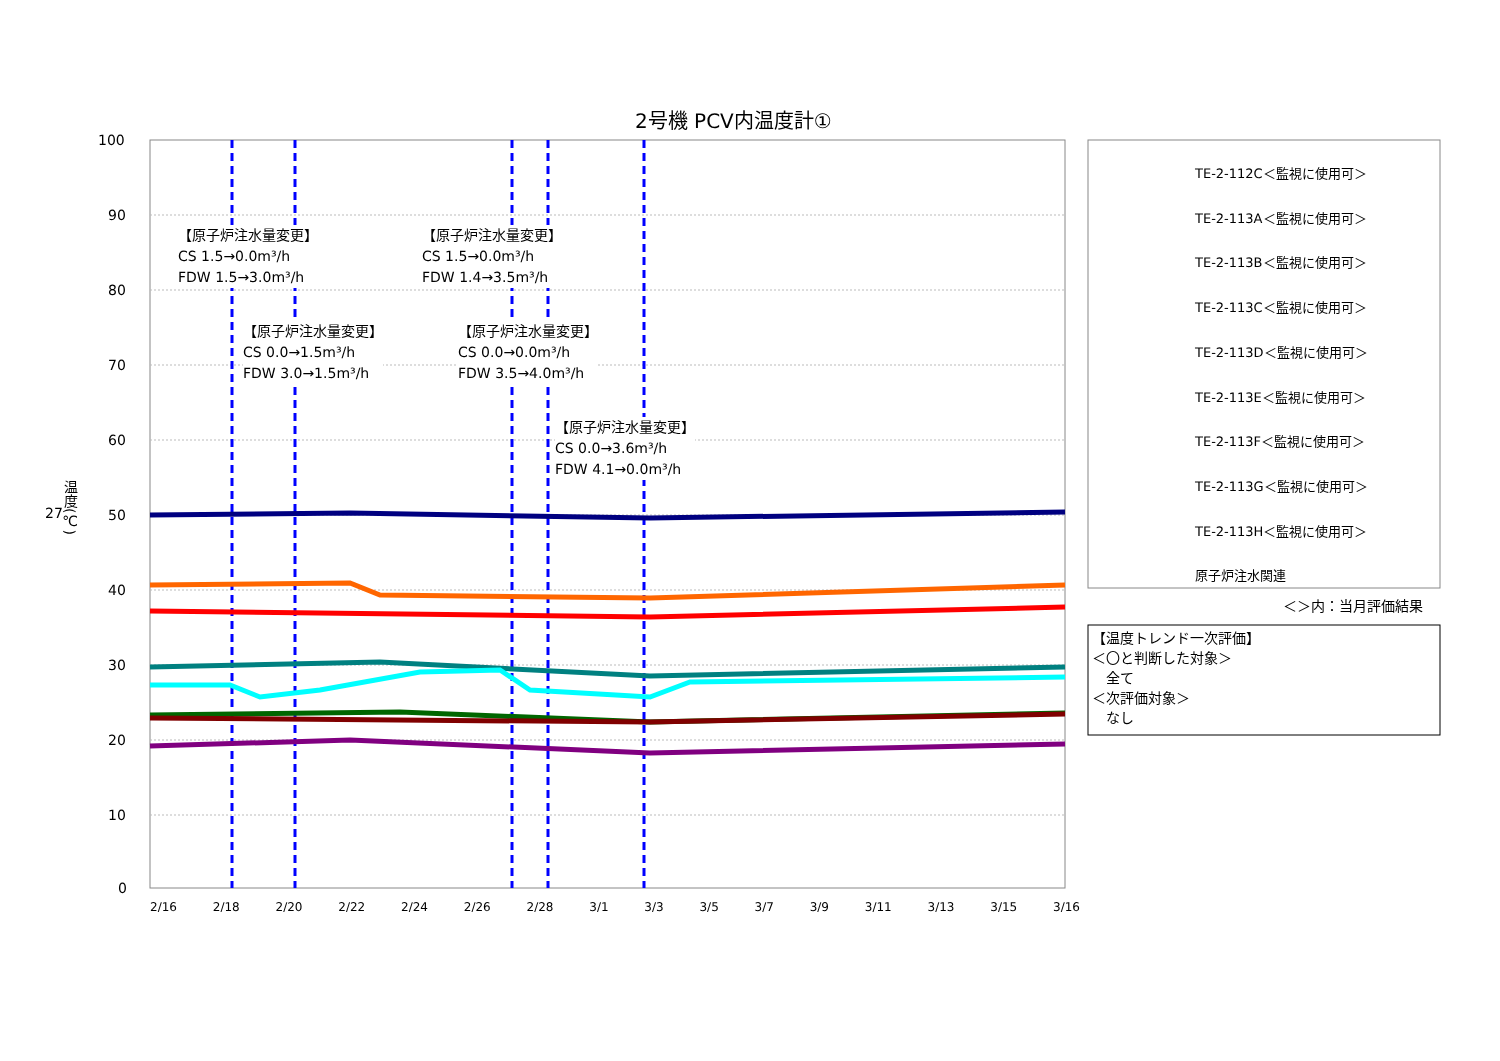2号機 PCV内温度計①
100
90
80
70
60
50
40
30
20
10
0
温度(℃)
2/16 2/18 2/20 2/22 2/24 2/26 2/28 3/1 3/3 3/5 3/7 3/9 3/11 3/13 3/15 3/16
【原子炉注水量変更】
CS 1.5→0.0m³/h
FDW 1.5→3.0m³/h
【原子炉注水量変更】
CS 1.5→0.0m³/h
FDW 1.4→3.5m³/h
【原子炉注水量変更】
CS 0.0→1.5m³/h
FDW 3.0→1.5m³/h
【原子炉注水量変更】
CS 0.0→0.0m³/h
FDW 3.5→4.0m³/h
【原子炉注水量変更】
CS 0.0→3.6m³/h
FDW 4.1→0.0m³/h
TE-2-112C＜監視に使用可＞
TE-2-113A＜監視に使用可＞
TE-2-113B＜監視に使用可＞
TE-2-113C＜監視に使用可＞
TE-2-113D＜監視に使用可＞
TE-2-113E＜監視に使用可＞
TE-2-113F＜監視に使用可＞
TE-2-113G＜監視に使用可＞
TE-2-113H＜監視に使用可＞
原子炉注水関連
＜＞内：当月評価結果
【温度トレンド一次評価】
＜〇と判断した対象＞
　全て
＜次評価対象＞
　なし
27